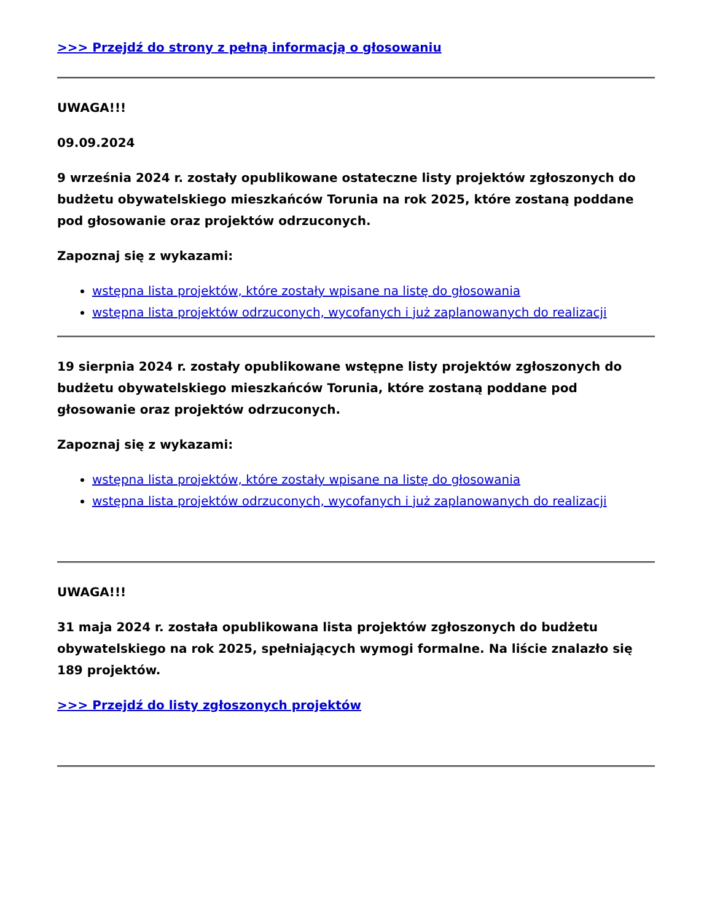>>> Przejdź do strony z pełną informacją o głosowaniu
UWAGA!!!
09.09.2024
9 września 2024 r. zostały opublikowane ostateczne listy projektów zgłoszonych do budżetu obywatelskiego mieszkańców Torunia na rok 2025, które zostaną poddane pod głosowanie oraz projektów odrzuconych.
Zapoznaj się z wykazami:
wstępna lista projektów, które zostały wpisane na listę do głosowania
wstępna lista projektów odrzuconych, wycofanych i już zaplanowanych do realizacji
19 sierpnia 2024 r. zostały opublikowane wstępne listy projektów zgłoszonych do budżetu obywatelskiego mieszkańców Torunia, które zostaną poddane pod głosowanie oraz projektów odrzuconych.
Zapoznaj się z wykazami:
wstępna lista projektów, które zostały wpisane na listę do głosowania
wstępna lista projektów odrzuconych, wycofanych i już zaplanowanych do realizacji
UWAGA!!!
31 maja 2024 r. została opublikowana lista projektów zgłoszonych do budżetu obywatelskiego na rok 2025, spełniających wymogi formalne. Na liście znalazło się 189 projektów.
>>> Przejdź do listy zgłoszonych projektów